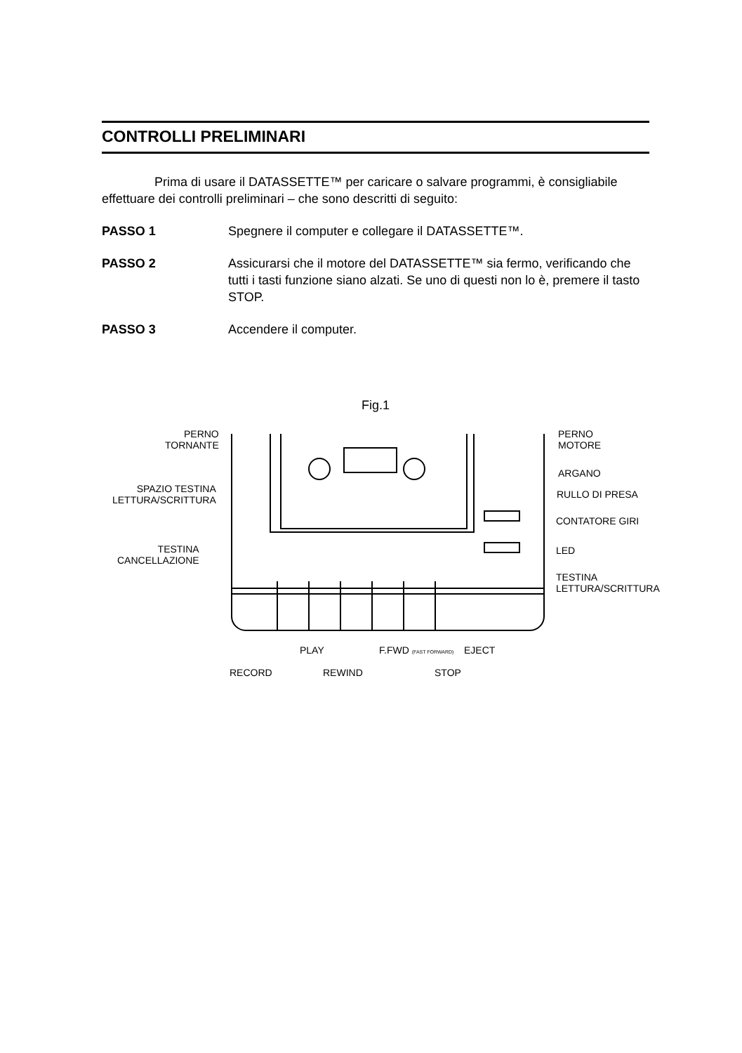CONTROLLI PRELIMINARI
Prima di usare il DATASSETTE™ per caricare o salvare programmi, è consigliabile effettuare dei controlli preliminari – che sono descritti di seguito:
PASSO 1 Spegnere il computer e collegare il DATASSETTE™.
PASSO 2 Assicurarsi che il motore del DATASSETTE™ sia fermo, verificando che tutti i tasti funzione siano alzati. Se uno di questi non lo è, premere il tasto STOP.
PASSO 3 Accendere il computer.
Fig.1
PERNO
TORNANTE
SPAZIO TESTINA
LETTURA/SCRITTURA
TESTINA
CANCELLAZIONE
PERNO
MOTORE
ARGANO
RULLO DI PRESA
CONTATORE GIRI
LED
TESTINA
LETTURA/SCRITTURA
PLAY F.FWD (FAST FORWARD) EJECT
RECORD REWIND STOP